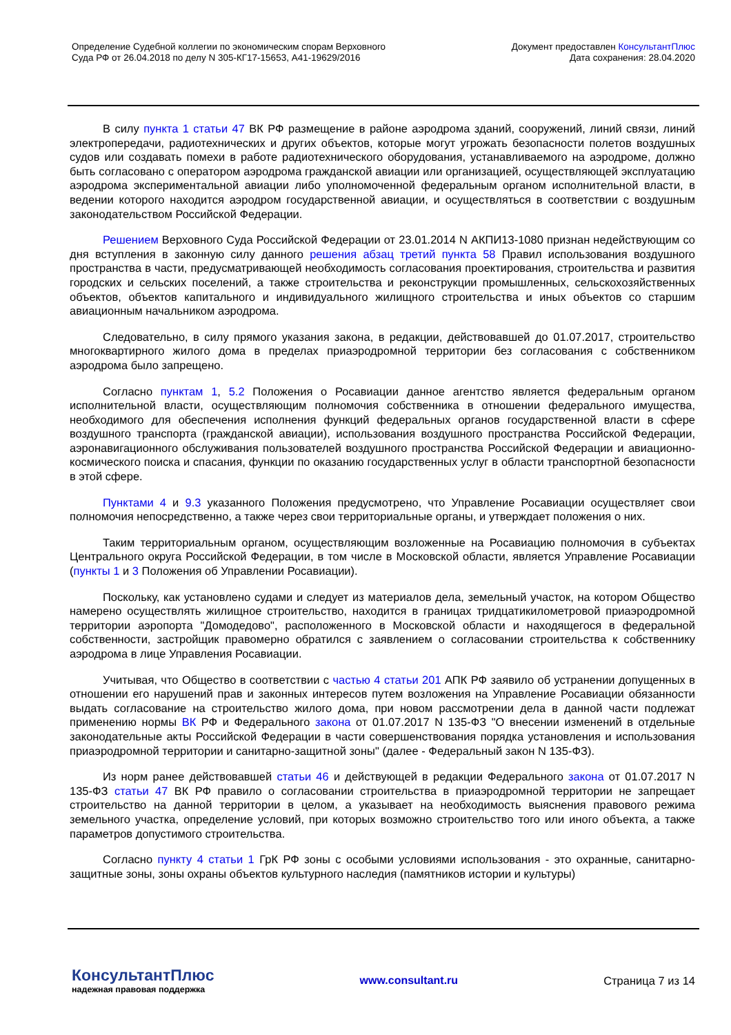Определение Судебной коллегии по экономическим спорам Верховного
Суда РФ от 26.04.2018 по делу N 305-КГ17-15653, А41-19629/2016
Документ предоставлен КонсультантПлюс
Дата сохранения: 28.04.2020
В силу пункта 1 статьи 47 ВК РФ размещение в районе аэродрома зданий, сооружений, линий связи, линий электропередачи, радиотехнических и других объектов, которые могут угрожать безопасности полетов воздушных судов или создавать помехи в работе радиотехнического оборудования, устанавливаемого на аэродроме, должно быть согласовано с оператором аэродрома гражданской авиации или организацией, осуществляющей эксплуатацию аэродрома экспериментальной авиации либо уполномоченной федеральным органом исполнительной власти, в ведении которого находится аэродром государственной авиации, и осуществляться в соответствии с воздушным законодательством Российской Федерации.
Решением Верховного Суда Российской Федерации от 23.01.2014 N АКПИ13-1080 признан недействующим со дня вступления в законную силу данного решения абзац третий пункта 58 Правил использования воздушного пространства в части, предусматривающей необходимость согласования проектирования, строительства и развития городских и сельских поселений, а также строительства и реконструкции промышленных, сельскохозяйственных объектов, объектов капитального и индивидуального жилищного строительства и иных объектов со старшим авиационным начальником аэродрома.
Следовательно, в силу прямого указания закона, в редакции, действовавшей до 01.07.2017, строительство многоквартирного жилого дома в пределах приаэродромной территории без согласования с собственником аэродрома было запрещено.
Согласно пунктам 1, 5.2 Положения о Росавиации данное агентство является федеральным органом исполнительной власти, осуществляющим полномочия собственника в отношении федерального имущества, необходимого для обеспечения исполнения функций федеральных органов государственной власти в сфере воздушного транспорта (гражданской авиации), использования воздушного пространства Российской Федерации, аэронавигационного обслуживания пользователей воздушного пространства Российской Федерации и авиационно-космического поиска и спасания, функции по оказанию государственных услуг в области транспортной безопасности в этой сфере.
Пунктами 4 и 9.3 указанного Положения предусмотрено, что Управление Росавиации осуществляет свои полномочия непосредственно, а также через свои территориальные органы, и утверждает положения о них.
Таким территориальным органом, осуществляющим возложенные на Росавиацию полномочия в субъектах Центрального округа Российской Федерации, в том числе в Московской области, является Управление Росавиации (пункты 1 и 3 Положения об Управлении Росавиации).
Поскольку, как установлено судами и следует из материалов дела, земельный участок, на котором Общество намерено осуществлять жилищное строительство, находится в границах тридцатикилометровой приаэродромной территории аэропорта "Домодедово", расположенного в Московской области и находящегося в федеральной собственности, застройщик правомерно обратился с заявлением о согласовании строительства к собственнику аэродрома в лице Управления Росавиации.
Учитывая, что Общество в соответствии с частью 4 статьи 201 АПК РФ заявило об устранении допущенных в отношении его нарушений прав и законных интересов путем возложения на Управление Росавиации обязанности выдать согласование на строительство жилого дома, при новом рассмотрении дела в данной части подлежат применению нормы ВК РФ и Федерального закона от 01.07.2017 N 135-ФЗ "О внесении изменений в отдельные законодательные акты Российской Федерации в части совершенствования порядка установления и использования приаэродромной территории и санитарно-защитной зоны" (далее - Федеральный закон N 135-ФЗ).
Из норм ранее действовавшей статьи 46 и действующей в редакции Федерального закона от 01.07.2017 N 135-ФЗ статьи 47 ВК РФ правило о согласовании строительства в приаэродромной территории не запрещает строительство на данной территории в целом, а указывает на необходимость выяснения правового режима земельного участка, определение условий, при которых возможно строительство того или иного объекта, а также параметров допустимого строительства.
Согласно пункту 4 статьи 1 ГрК РФ зоны с особыми условиями использования - это охранные, санитарно-защитные зоны, зоны охраны объектов культурного наследия (памятников истории и культуры)
КонсультантПлюс
надежная правовая поддержка
www.consultant.ru Страница 7 из 14